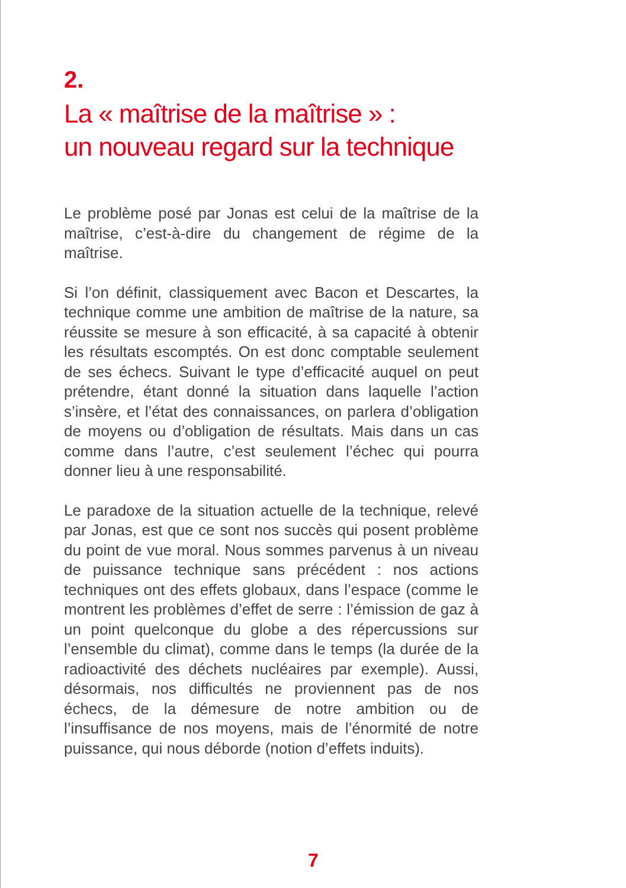2.
La « maîtrise de la maîtrise » :
un nouveau regard sur la technique
Le problème posé par Jonas est celui de la maîtrise de la maîtrise, c’est-à-dire du changement de régime de la maîtrise.
Si l’on définit, classiquement avec Bacon et Descartes, la technique comme une ambition de maîtrise de la nature, sa réussite se mesure à son efficacité, à sa capacité à obtenir les résultats escomptés. On est donc comptable seulement de ses échecs. Suivant le type d’efficacité auquel on peut prétendre, étant donné la situation dans laquelle l’action s’insère, et l’état des connaissances, on parlera d’obligation de moyens ou d’obligation de résultats. Mais dans un cas comme dans l’autre, c’est seulement l’échec qui pourra donner lieu à une responsabilité.
Le paradoxe de la situation actuelle de la technique, relevé par Jonas, est que ce sont nos succès qui posent problème du point de vue moral. Nous sommes parvenus à un niveau de puissance technique sans précédent : nos actions techniques ont des effets globaux, dans l’espace (comme le montrent les problèmes d’effet de serre : l’émission de gaz à un point quelconque du globe a des répercussions sur l’ensemble du climat), comme dans le temps (la durée de la radioactivité des déchets nucléaires par exemple). Aussi, désormais, nos difficultés ne proviennent pas de nos échecs, de la démesure de notre ambition ou de l’insuffisance de nos moyens, mais de l’énormité de notre puissance, qui nous déborde (notion d’effets induits).
7